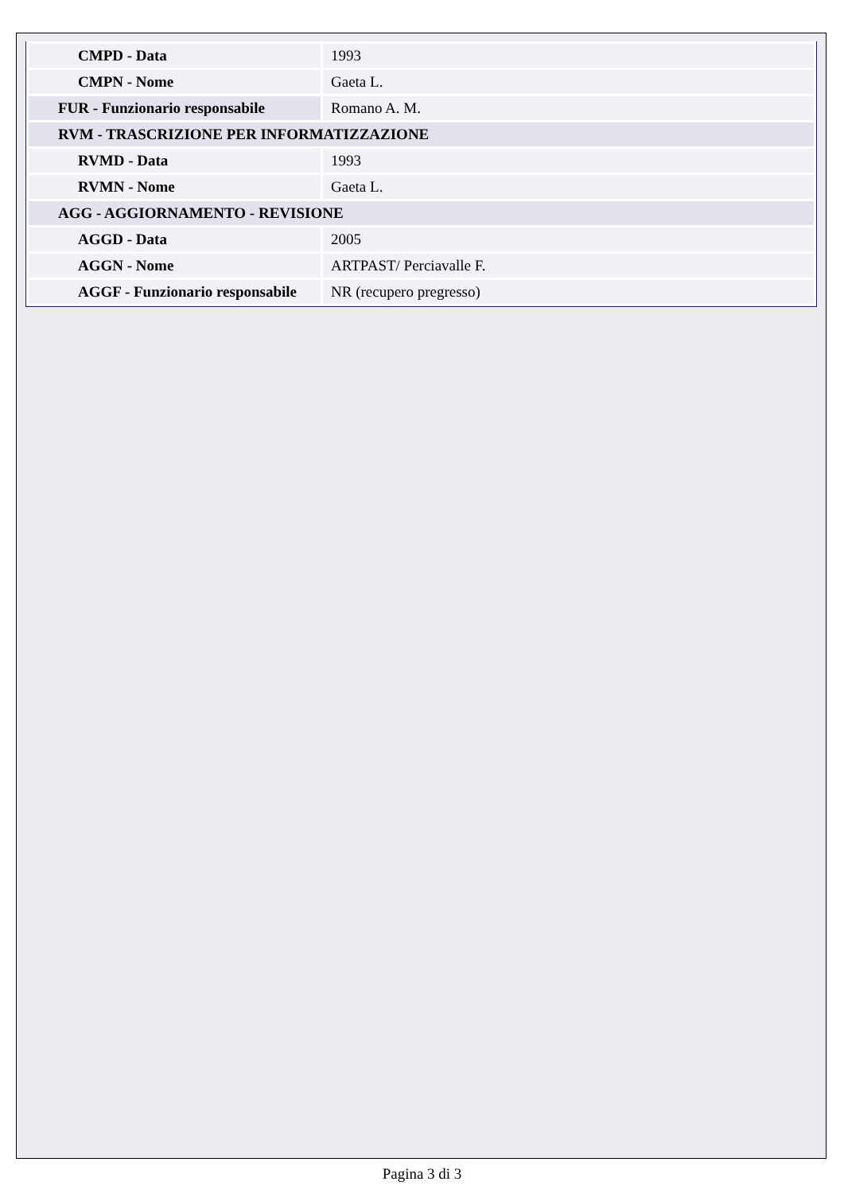| CMPD - Data | 1993 |
| CMPN - Nome | Gaeta L. |
| FUR - Funzionario responsabile | Romano A. M. |
| RVM - TRASCRIZIONE PER INFORMATIZZAZIONE | |
| RVMD - Data | 1993 |
| RVMN - Nome | Gaeta L. |
| AGG - AGGIORNAMENTO - REVISIONE | |
| AGGD - Data | 2005 |
| AGGN - Nome | ARTPAST/ Perciavalle F. |
| AGGF - Funzionario responsabile | NR (recupero pregresso) |
Pagina 3 di 3